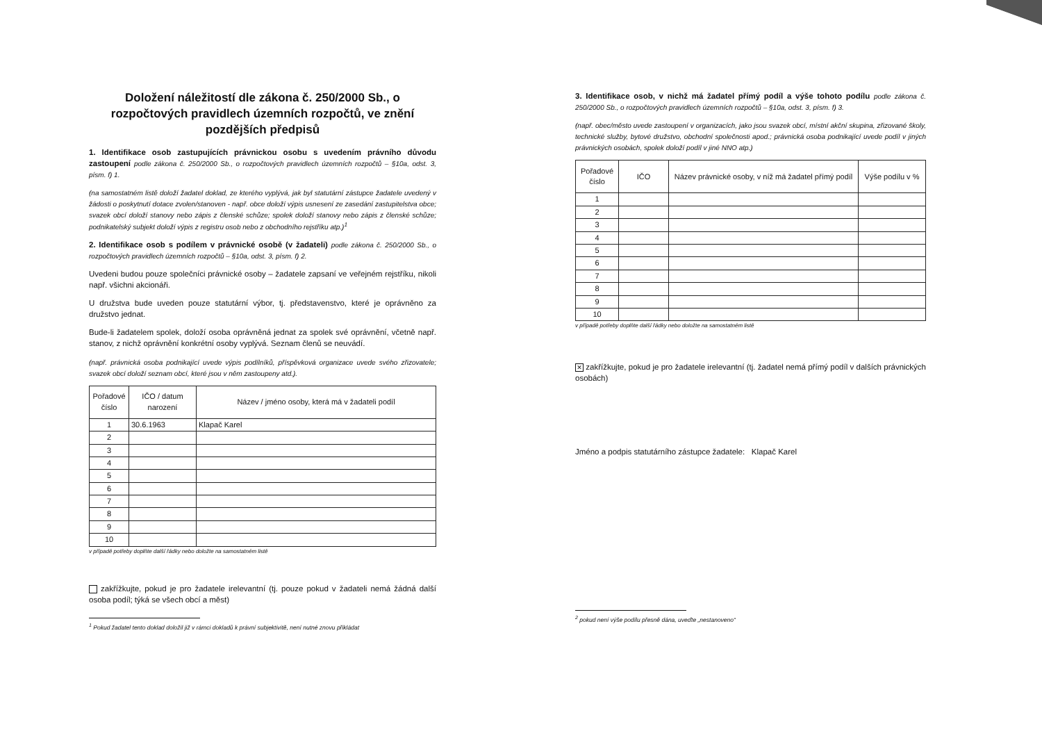Doložení náležitostí dle zákona č. 250/2000 Sb., o rozpočtových pravidlech územních rozpočtů, ve znění pozdějších předpisů
1. Identifikace osob zastupujících právnickou osobu s uvedením právního důvodu zastoupení podle zákona č. 250/2000 Sb., o rozpočtových pravidlech územních rozpočtů – §10a, odst. 3, písm. f) 1.
(na samostatném listě doloží žadatel doklad, ze kterého vyplývá, jak byl statutární zástupce žadatele uvedený v žádosti o poskytnutí dotace zvolen/stanoven - např. obce doloží výpis usnesení ze zasedání zastupitelstva obce; svazek obcí doloží stanovy nebo zápis z členské schůze; spolek doloží stanovy nebo zápis z členské schůze; podnikatelský subjekt doloží výpis z registru osob nebo z obchodního rejstříku atp.)<sup>1</sup>
2. Identifikace osob s podílem v právnické osobě (v žadateli) podle zákona č. 250/2000 Sb., o rozpočtových pravidlech územních rozpočtů – §10a, odst. 3, písm. f) 2.
Uvedeni budou pouze společníci právnické osoby – žadatele zapsaní ve veřejném rejstříku, nikoli např. všichni akcionáři.
U družstva bude uveden pouze statutární výbor, tj. představenstvo, které je oprávněno za družstvo jednat.
Bude-li žadatelem spolek, doloží osoba oprávněná jednat za spolek své oprávnění, včetně např. stanov, z nichž oprávnění konkrétní osoby vyplývá. Seznam členů se neuvádí.
(např. právnická osoba podnikající uvede výpis podílníků, příspěvková organizace uvede svého zřizovatele; svazek obcí doloží seznam obcí, které jsou v něm zastoupeny atd.).
| Pořadové číslo | IČO / datum narození | Název / jméno osoby, která má v žadateli podíl |
| --- | --- | --- |
| 1 | 30.6.1963 | Klapač Karel |
| 2 | | |
| 3 | | |
| 4 | | |
| 5 | | |
| 6 | | |
| 7 | | |
| 8 | | |
| 9 | | |
| 10 | | |
v případě potřeby doplňte další řádky nebo doložte na samostatném listě
zakřížkujte, pokud je pro žadatele irelevantní (tj. pouze pokud v žadateli nemá žádná další osoba podíl; týká se všech obcí a měst)
<sup>1</sup> Pokud žadatel tento doklad doložil již v rámci dokladů k právní subjektivitě, není nutné znovu přikládat
3. Identifikace osob, v nichž má žadatel přímý podíl a výše tohoto podílu podle zákona č. 250/2000 Sb., o rozpočtových pravidlech územních rozpočtů – §10a, odst. 3, písm. f) 3.
(např. obec/město uvede zastoupení v organizacích, jako jsou svazek obcí, místní akční skupina, zřizované školy, technické služby, bytové družstvo, obchodní společnosti apod.; právnická osoba podnikající uvede podíl v jiných právnických osobách, spolek doloží podíl v jiné NNO atp.)
| Pořadové číslo | IČO | Název právnické osoby, v níž má žadatel přímý podíl | Výše podílu v % |
| --- | --- | --- | --- |
| 1 | | | |
| 2 | | | |
| 3 | | | |
| 4 | | | |
| 5 | | | |
| 6 | | | |
| 7 | | | |
| 8 | | | |
| 9 | | | |
| 10 | | | |
v případě potřeby doplňte další řádky nebo doložte na samostatném listě
✕ zakřížkujte, pokud je pro žadatele irelevantní (tj. žadatel nemá přímý podíl v dalších právnických osobách)
Jméno a podpis statutárního zástupce žadatele: Klapač Karel
<sup>2</sup> pokud není výše podílu přesně dána, uveďte „nestanoveno“